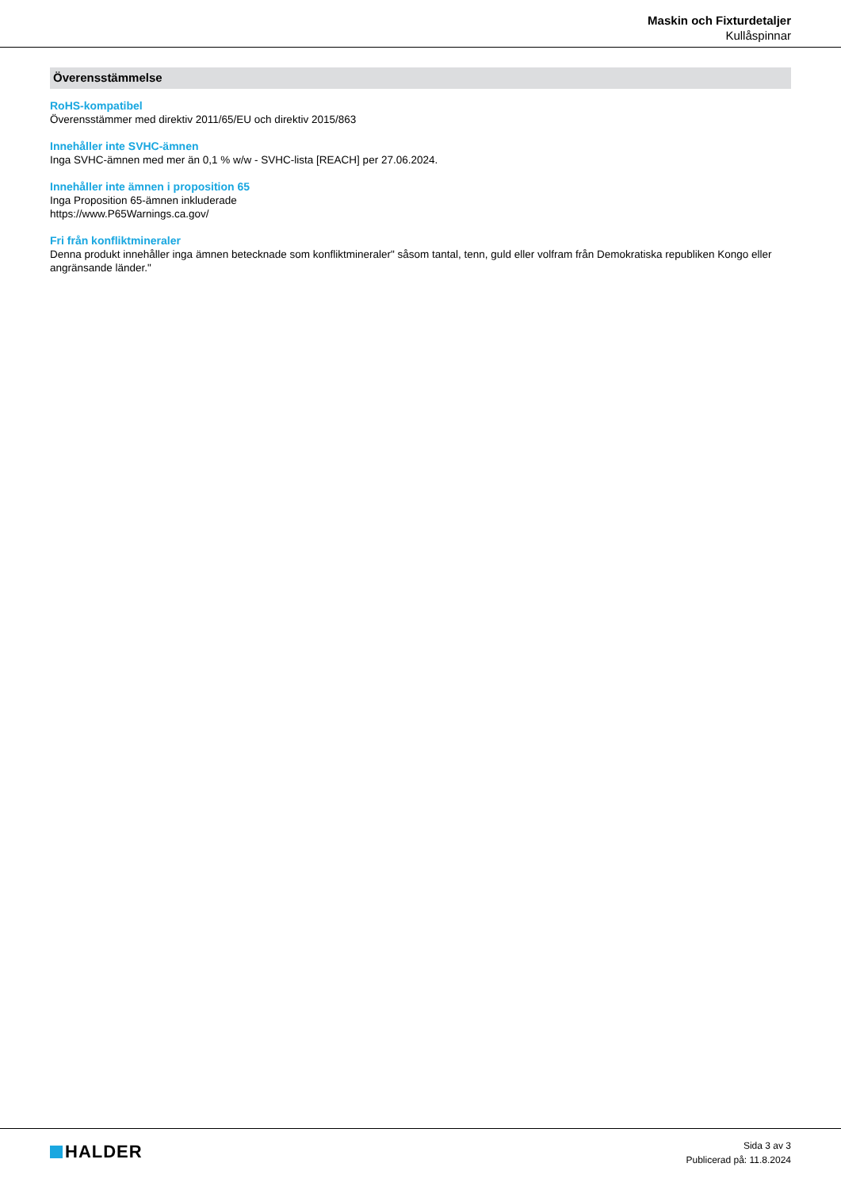Maskin och Fixturdetaljer
Kullåspinnar
Överensstämmelse
RoHS-kompatibel
Överensstämmer med direktiv 2011/65/EU och direktiv 2015/863
Innehåller inte SVHC-ämnen
Inga SVHC-ämnen med mer än 0,1 % w/w - SVHC-lista [REACH] per 27.06.2024.
Innehåller inte ämnen i proposition 65
Inga Proposition 65-ämnen inkluderade
https://www.P65Warnings.ca.gov/
Fri från konfliktmineraler
Denna produkt innehåller inga ämnen betecknade som konfliktmineraler" såsom tantal, tenn, guld eller volfram från Demokratiska republiken Kongo eller angränsande länder."
HALDER
Sida 3 av 3
Publicerad på: 11.8.2024